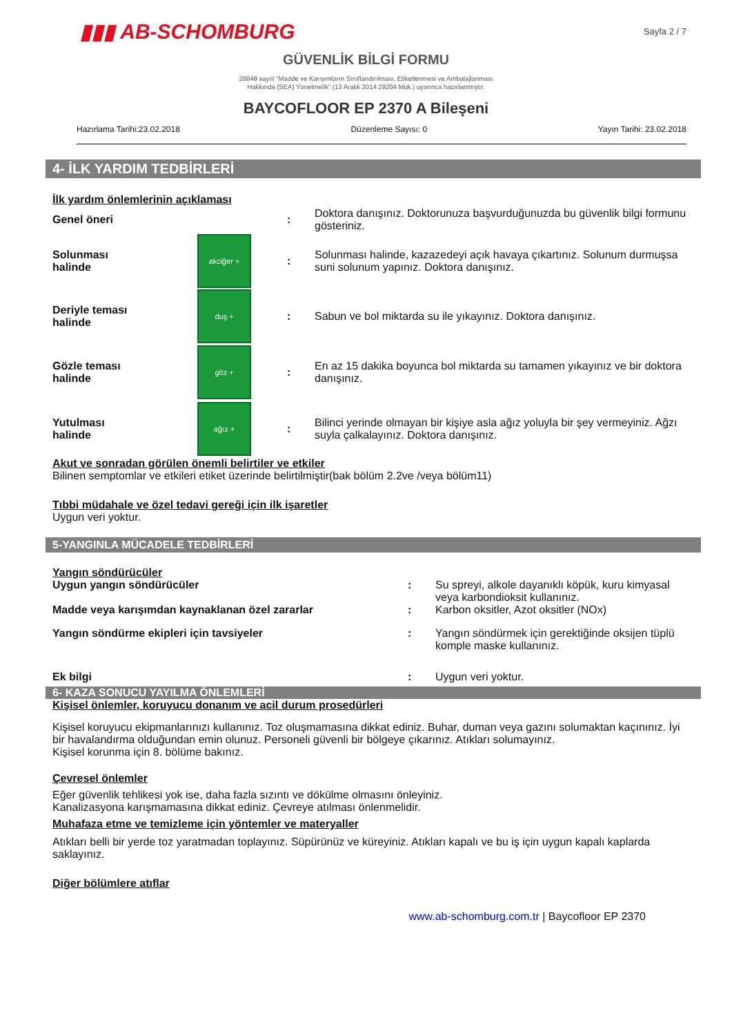▮▮▮ AB-SCHOMBURG
Sayfa 2 / 7
GÜVENLİK BİLGİ FORMU
28848 sayılı “Madde ve Karışımların Sınıflandırılması, Etiketlenmesi ve Ambalajlanması
Hakkında (SEA) Yönetmelik” (13 Aralık 2014 29204 Mük.) uyarınca hazırlanmıştır.
BAYCOFLOOR EP 2370 A Bileşeni
Hazırlama Tarihi:23.02.2018 Düzenleme Sayısı: 0 Yayın Tarihi: 23.02.2018
4- İLK YARDIM TEDBİRLERİ
İlk yardım önlemlerinin açıklaması
| Genel öneri | | : | Doktora danışınız. Doktorunuza başvurduğunuzda bu güvenlik bilgi formunu gösteriniz. |
| Solunması halinde | akciğer + | : | Solunması halinde, kazazedeyi açık havaya çıkartınız. Solunum durmuşsa suni solunum yapınız. Doktora danışınız. |
| Deriyle teması halinde | duş + | : | Sabun ve bol miktarda su ile yıkayınız. Doktora danışınız. |
| Gözle teması halinde | göz + | : | En az 15 dakika boyunca bol miktarda su tamamen yıkayınız ve bir doktora danışınız. |
| Yutulması halinde | ağız + | : | Bilinci yerinde olmayan bir kişiye asla ağız yoluyla bir şey vermeyiniz. Ağzı suyla çalkalayınız. Doktora danışınız. |
Akut ve sonradan görülen önemli belirtiler ve etkiler
Bilinen semptomlar ve etkileri etiket üzerinde belirtilmiştir(bak bölüm 2.2ve /veya bölüm11)
Tıbbi müdahale ve özel tedavi gereği için ilk işaretler
Uygun veri yoktur.
5-YANGINLA MÜCADELE TEDBİRLERİ
Yangın söndürücüler
| Uygun yangın söndürücüler | : | Su spreyi, alkole dayanıklı köpük, kuru kimyasal veya karbondioksit kullanınız. |
| Madde veya karışımdan kaynaklanan özel zararlar | : | Karbon oksitler, Azot oksitler (NOx) |
| Yangın söndürme ekipleri için tavsiyeler | : | Yangın söndürmek için gerektiğinde oksijen tüplü komple maske kullanınız. |
| Ek bilgi | : | Uygun veri yoktur. |
6- KAZA SONUCU YAYILMA ÖNLEMLERİ
Kişisel önlemler, koruyucu donanım ve acil durum prosedürleri
Kişisel koruyucu ekipmanlarınızı kullanınız. Toz oluşmamasına dikkat ediniz. Buhar, duman veya gazını solumaktan kaçınınız. İyi bir havalandırma olduğundan emin olunuz. Personeli güvenli bir bölgeye çıkarınız. Atıkları solumayınız.
Kişisel korunma için 8. bölüme bakınız.
Çevresel önlemler
Eğer güvenlik tehlikesi yok ise, daha fazla sızıntı ve dökülme olmasını önleyiniz.
Kanalizasyona karışmamasına dikkat ediniz. Çevreye atılması önlenmelidir.
Muhafaza etme ve temizleme için yöntemler ve materyaller
Atıkları belli bir yerde toz yaratmadan toplayınız. Süpürünüz ve küreyiniz. Atıkları kapalı ve bu iş için uygun kapalı kaplarda saklayınız.
Diğer bölümlere atıflar
www.ab-schomburg.com.tr | Baycofloor EP 2370